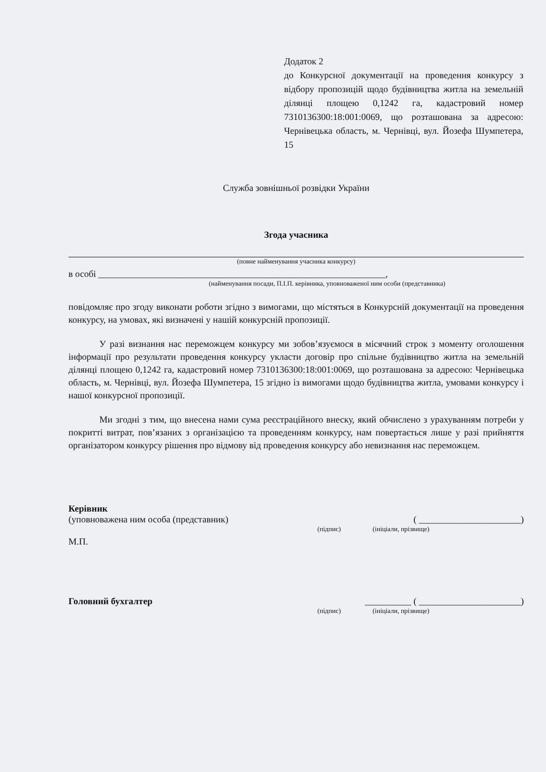Додаток 2
до Конкурсної документації на проведення конкурсу з відбору пропозицій щодо будівництва житла на земельній ділянці площею 0,1242 га, кадастровий номер 7310136300:18:001:0069, що розташована за адресою: Чернівецька область, м. Чернівці, вул. Йозефа Шумпетера, 15
Служба зовнішньої розвідки України
Згода учасника
(повне найменування учасника конкурсу)
в особі ______________________________________________________________,
(найменування посади, П.І.П. керівника, уповноваженої ним особи (представника)
повідомляє про згоду виконати роботи згідно з вимогами, що містяться в Конкурсній документації на проведення конкурсу, на умовах, які визначені у нашій конкурсній пропозиції.
У разі визнання нас переможцем конкурсу ми зобов’язуємося в місячний строк з моменту оголошення інформації про результати проведення конкурсу укласти договір про спільне будівництво житла на земельній ділянці площею 0,1242 га, кадастровий номер 7310136300:18:001:0069, що розташована за адресою: Чернівецька область, м. Чернівці, вул. Йозефа Шумпетера, 15 згідно із вимогами щодо будівництва житла, умовами конкурсу і нашої конкурсної пропозиції.
Ми згодні з тим, що внесена нами сума реєстраційного внеску, який обчислено з урахуванням потреби у покритті витрат, пов’язаних з організацією та проведенням конкурсу, нам повертається лише у разі прийняття організатором конкурсу рішення про відмову від проведення конкурсу або невизнання нас переможцем.
Керівник
(уповноважена ним особа (представник) ( ______________________)
(підпис) (ініціали, прізвище)
М.П.
Головний бухгалтер __________ ( ______________________)
(підпис) (ініціали, прізвище)